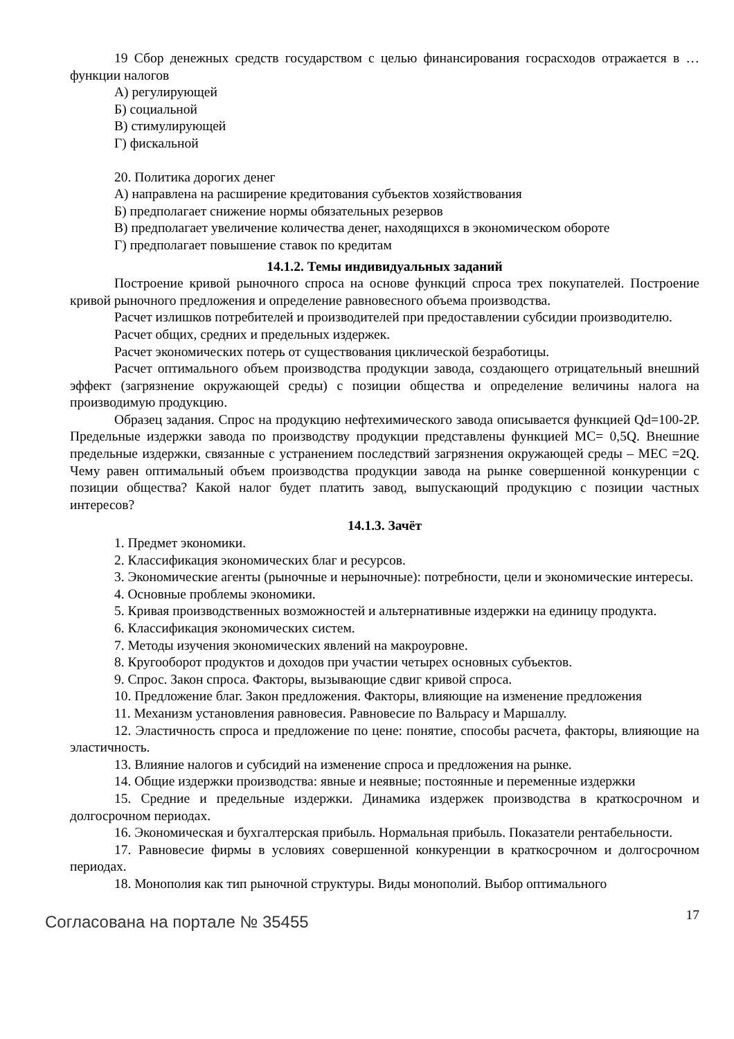19 Сбор денежных средств государством с целью финансирования госрасходов отражается в … функции налогов
А) регулирующей
Б) социальной
В) стимулирующей
Г) фискальной
20. Политика дорогих денег
А) направлена на расширение кредитования субъектов хозяйствования
Б) предполагает снижение нормы обязательных резервов
В) предполагает увеличение количества денег, находящихся в экономическом обороте
Г) предполагает повышение ставок по кредитам
14.1.2. Темы индивидуальных заданий
Построение кривой рыночного спроса на основе функций спроса трех покупателей. Построение кривой рыночного предложения и определение равновесного объема производства.
Расчет излишков потребителей и производителей при предоставлении субсидии производителю.
Расчет общих, средних и предельных издержек.
Расчет экономических потерь от существования циклической безработицы.
Расчет оптимального объем производства продукции завода, создающего отрицательный внешний эффект (загрязнение окружающей среды) с позиции общества и определение величины налога на производимую продукцию.
Образец задания. Спрос на продукцию нефтехимического завода описывается функцией Qd=100-2P. Предельные издержки завода по производству продукции представлены функцией MC= 0,5Q. Внешние предельные издержки, связанные с устранением последствий загрязнения окружающей среды – MEC =2Q. Чему равен оптимальный объем производства продукции завода на рынке совершенной конкуренции с позиции общества? Какой налог будет платить завод, выпускающий продукцию с позиции частных интересов?
14.1.3. Зачёт
1. Предмет экономики.
2. Классификация экономических благ и ресурсов.
3. Экономические агенты (рыночные и нерыночные): потребности, цели и экономические интересы.
4. Основные проблемы экономики.
5. Кривая производственных возможностей и альтернативные издержки на единицу продукта.
6. Классификация экономических систем.
7. Методы изучения экономических явлений на макроуровне.
8. Кругооборот продуктов и доходов при участии четырех основных субъектов.
9. Спрос. Закон спроса. Факторы, вызывающие сдвиг кривой спроса.
10. Предложение благ. Закон предложения. Факторы, влияющие на изменение предложения
11. Механизм установления равновесия. Равновесие по Вальрасу и Маршаллу.
12. Эластичность спроса и предложение по цене: понятие, способы расчета, факторы, влияющие на эластичность.
13. Влияние налогов и субсидий на изменение спроса и предложения на рынке.
14. Общие издержки производства: явные и неявные; постоянные и переменные издержки
15. Средние и предельные издержки. Динамика издержек производства в краткосрочном и долгосрочном периодах.
16. Экономическая и бухгалтерская прибыль. Нормальная прибыль. Показатели рентабельности.
17. Равновесие фирмы в условиях совершенной конкуренции в краткосрочном и долгосрочном периодах.
18. Монополия как тип рыночной структуры. Виды монополий. Выбор оптимального
Согласована на портале № 35455
17